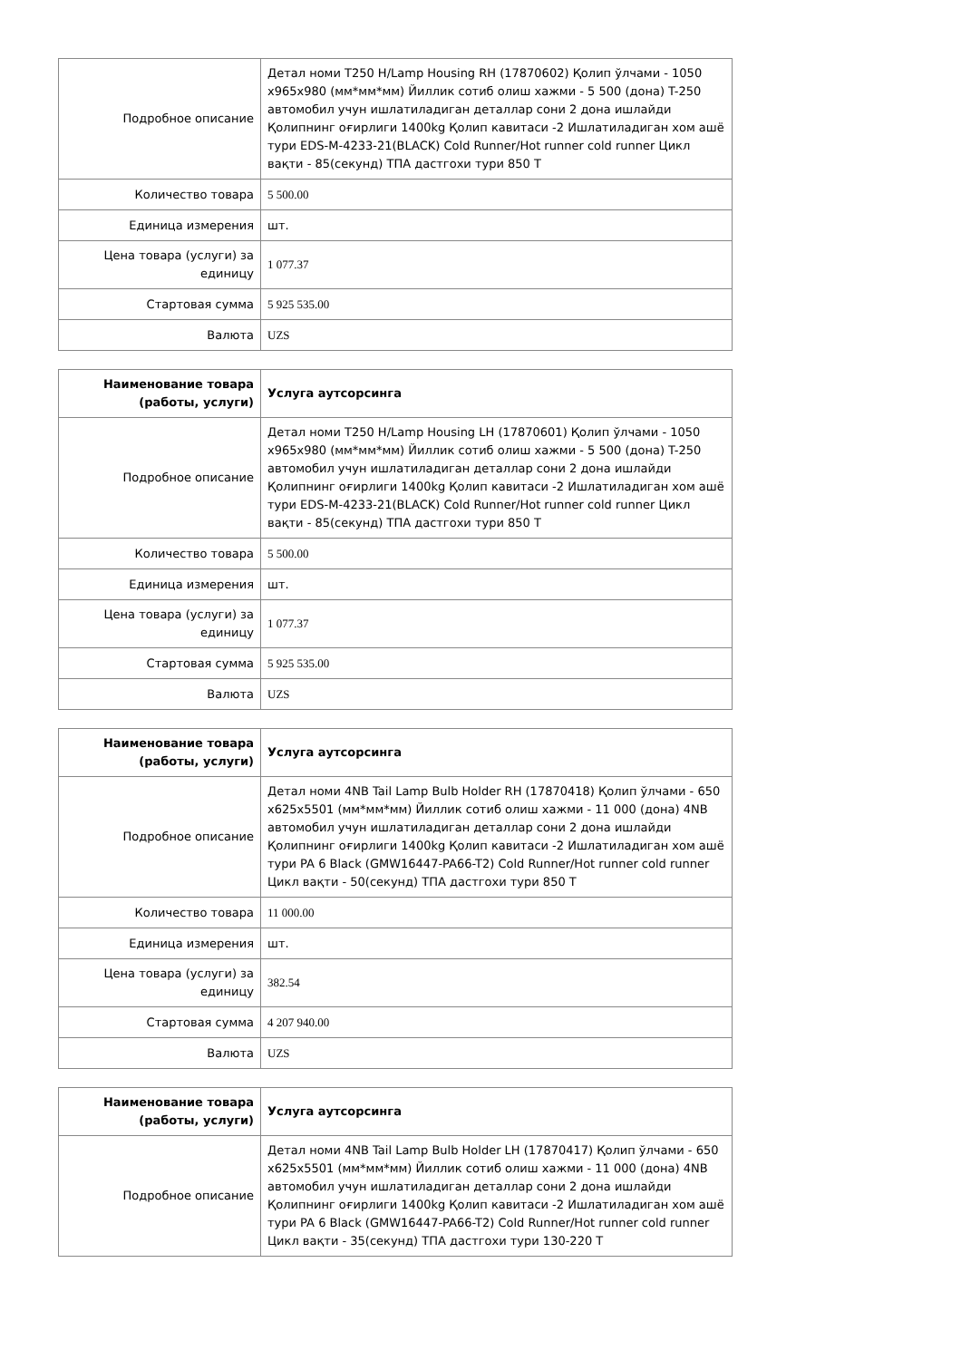| Подробное описание | Детал номи T250 H/Lamp Housing RH (17870602) Қолип ўлчами - 1050 x965x980 (мм*мм*мм) Йиллик сотиб олиш хажми - 5 500 (дона) T-250 автомобил учун ишлатиладиган деталлар сони 2 дона ишлайди Қолипнинг оғирлиги 1400kg Қолип кавитаси -2 Ишлатиладиган хом ашё тури EDS-M-4233-21(BLACK) Cold Runner/Hot runner cold runner Цикл вақти - 85(секунд) ТПА дастгохи тури 850 T |
| Количество товара | 5 500.00 |
| Единица измерения | шт. |
| Цена товара (услуги) за единицу | 1 077.37 |
| Стартовая сумма | 5 925 535.00 |
| Валюта | UZS |
| Наименование товара (работы, услуги) | Услуга аутсорсинга |
| --- | --- |
| Подробное описание | Детал номи T250 H/Lamp Housing LH (17870601) Қолип ўлчами - 1050 x965x980 (мм*мм*мм) Йиллик сотиб олиш хажми - 5 500 (дона) T-250 автомобил учун ишлатиладиган деталлар сони 2 дона ишлайди Қолипнинг оғирлиги 1400kg Қолип кавитаси -2 Ишлатиладиган хом ашё тури EDS-M-4233-21(BLACK) Cold Runner/Hot runner cold runner Цикл вақти - 85(секунд) ТПА дастгохи тури 850 T |
| Количество товара | 5 500.00 |
| Единица измерения | шт. |
| Цена товара (услуги) за единицу | 1 077.37 |
| Стартовая сумма | 5 925 535.00 |
| Валюта | UZS |
| Наименование товара (работы, услуги) | Услуга аутсорсинга |
| --- | --- |
| Подробное описание | Детал номи 4NB Tail Lamp Bulb Holder RH (17870418) Қолип ўлчами - 650 x625x5501 (мм*мм*мм) Йиллик сотиб олиш хажми - 11 000 (дона) 4NB автомобил учун ишлатиладиган деталлар сони 2 дона ишлайди Қолипнинг оғирлиги 1400kg Қолип кавитаси -2 Ишлатиладиган хом ашё тури PA 6 Black (GMW16447-PA66-T2) Cold Runner/Hot runner cold runner Цикл вақти - 50(секунд) ТПА дастгохи тури 850 T |
| Количество товара | 11 000.00 |
| Единица измерения | шт. |
| Цена товара (услуги) за единицу | 382.54 |
| Стартовая сумма | 4 207 940.00 |
| Валюта | UZS |
| Наименование товара (работы, услуги) | Услуга аутсорсинга |
| --- | --- |
| Подробное описание | Детал номи 4NB Tail Lamp Bulb Holder LH (17870417) Қолип ўлчами - 650 x625x5501 (мм*мм*мм) Йиллик сотиб олиш хажми - 11 000 (дона) 4NB автомобил учун ишлатиладиган деталлар сони 2 дона ишлайди Қолипнинг оғирлиги 1400kg Қолип кавитаси -2 Ишлатиладиган хом ашё тури PA 6 Black (GMW16447-PA66-T2) Cold Runner/Hot runner cold runner Цикл вақти - 35(секунд) ТПА дастгохи тури 130-220 T |